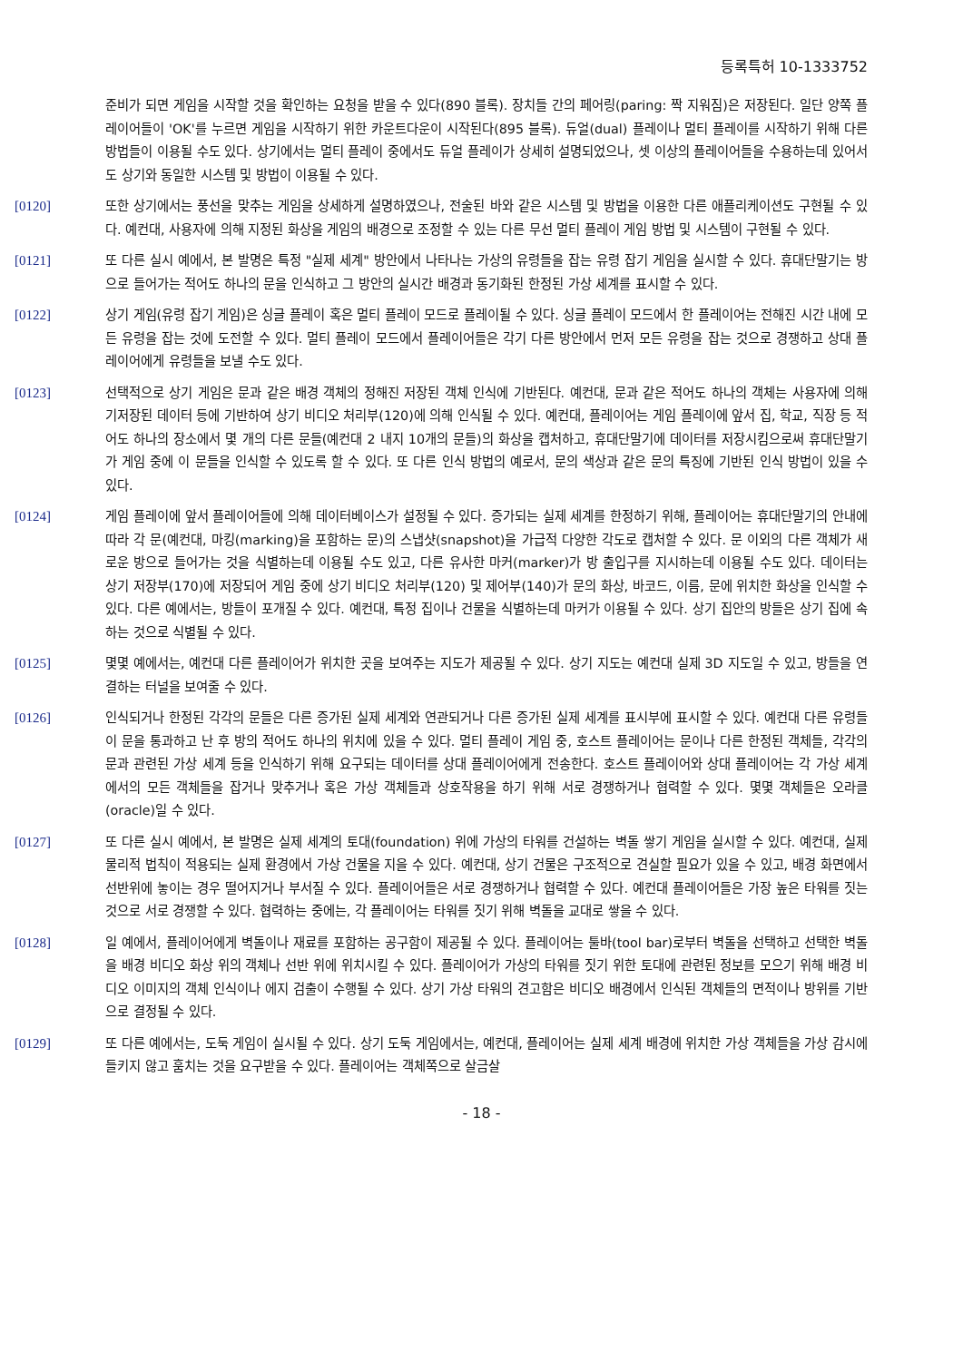등록특허 10-1333752
준비가 되면 게임을 시작할 것을 확인하는 요청을 받을 수 있다(890 블록). 장치들 간의 페어링(paring: 짝 지워짐)은 저장된다. 일단 양쪽 플레이어들이 'OK'를 누르면 게임을 시작하기 위한 카운트다운이 시작된다(895 블록). 듀얼(dual) 플레이나 멀티 플레이를 시작하기 위해 다른 방법들이 이용될 수도 있다. 상기에서는 멀티 플레이 중에서도 듀얼 플레이가 상세히 설명되었으나, 셋 이상의 플레이어들을 수용하는데 있어서도 상기와 동일한 시스템 및 방법이 이용될 수 있다.
[0120] 또한 상기에서는 풍선을 맞추는 게임을 상세하게 설명하였으나, 전술된 바와 같은 시스템 및 방법을 이용한 다른 애플리케이션도 구현될 수 있다. 예컨대, 사용자에 의해 지정된 화상을 게임의 배경으로 조정할 수 있는 다른 무선 멀티 플레이 게임 방법 및 시스템이 구현될 수 있다.
[0121] 또 다른 실시 예에서, 본 발명은 특정 "실제 세계" 방안에서 나타나는 가상의 유령들을 잡는 유령 잡기 게임을 실시할 수 있다. 휴대단말기는 방으로 들어가는 적어도 하나의 문을 인식하고 그 방안의 실시간 배경과 동기화된 한정된 가상 세계를 표시할 수 있다.
[0122] 상기 게임(유령 잡기 게임)은 싱글 플레이 혹은 멀티 플레이 모드로 플레이될 수 있다. 싱글 플레이 모드에서 한 플레이어는 전해진 시간 내에 모든 유령을 잡는 것에 도전할 수 있다. 멀티 플레이 모드에서 플레이어들은 각기 다른 방안에서 먼저 모든 유령을 잡는 것으로 경쟁하고 상대 플레이어에게 유령들을 보낼 수도 있다.
[0123] 선택적으로 상기 게임은 문과 같은 배경 객체의 정해진 저장된 객체 인식에 기반된다. 예컨대, 문과 같은 적어도 하나의 객체는 사용자에 의해 기저장된 데이터 등에 기반하여 상기 비디오 처리부(120)에 의해 인식될 수 있다. 예컨대, 플레이어는 게임 플레이에 앞서 집, 학교, 직장 등 적어도 하나의 장소에서 몇 개의 다른 문들(예컨대 2 내지 10개의 문들)의 화상을 캡처하고, 휴대단말기에 데이터를 저장시킴으로써 휴대단말기가 게임 중에 이 문들을 인식할 수 있도록 할 수 있다. 또 다른 인식 방법의 예로서, 문의 색상과 같은 문의 특징에 기반된 인식 방법이 있을 수 있다.
[0124] 게임 플레이에 앞서 플레이어들에 의해 데이터베이스가 설정될 수 있다. 증가되는 실제 세계를 한정하기 위해, 플레이어는 휴대단말기의 안내에 따라 각 문(예컨대, 마킹(marking)을 포함하는 문)의 스냅샷(snapshot)을 가급적 다양한 각도로 캡처할 수 있다. 문 이외의 다른 객체가 새로운 방으로 들어가는 것을 식별하는데 이용될 수도 있고, 다른 유사한 마커(marker)가 방 출입구를 지시하는데 이용될 수도 있다. 데이터는 상기 저장부(170)에 저장되어 게임 중에 상기 비디오 처리부(120) 및 제어부(140)가 문의 화상, 바코드, 이름, 문에 위치한 화상을 인식할 수 있다. 다른 예에서는, 방들이 포개질 수 있다. 예컨대, 특정 집이나 건물을 식별하는데 마커가 이용될 수 있다. 상기 집안의 방들은 상기 집에 속하는 것으로 식별될 수 있다.
[0125] 몇몇 예에서는, 예컨대 다른 플레이어가 위치한 곳을 보여주는 지도가 제공될 수 있다. 상기 지도는 예컨대 실제 3D 지도일 수 있고, 방들을 연결하는 터널을 보여줄 수 있다.
[0126] 인식되거나 한정된 각각의 문들은 다른 증가된 실제 세계와 연관되거나 다른 증가된 실제 세계를 표시부에 표시할 수 있다. 예컨대 다른 유령들이 문을 통과하고 난 후 방의 적어도 하나의 위치에 있을 수 있다. 멀티 플레이 게임 중, 호스트 플레이어는 문이나 다른 한정된 객체들, 각각의 문과 관련된 가상 세계 등을 인식하기 위해 요구되는 데이터를 상대 플레이어에게 전송한다. 호스트 플레이어와 상대 플레이어는 각 가상 세계에서의 모든 객체들을 잡거나 맞추거나 혹은 가상 객체들과 상호작용을 하기 위해 서로 경쟁하거나 협력할 수 있다. 몇몇 객체들은 오라클(oracle)일 수 있다.
[0127] 또 다른 실시 예에서, 본 발명은 실제 세계의 토대(foundation) 위에 가상의 타워를 건설하는 벽돌 쌓기 게임을 실시할 수 있다. 예컨대, 실제 물리적 법칙이 적용되는 실제 환경에서 가상 건물을 지을 수 있다. 예컨대, 상기 건물은 구조적으로 견실할 필요가 있을 수 있고, 배경 화면에서 선반위에 놓이는 경우 떨어지거나 부서질 수 있다. 플레이어들은 서로 경쟁하거나 협력할 수 있다. 예컨대 플레이어들은 가장 높은 타워를 짓는 것으로 서로 경쟁할 수 있다. 협력하는 중에는, 각 플레이어는 타워를 짓기 위해 벽돌을 교대로 쌓을 수 있다.
[0128] 일 예에서, 플레이어에게 벽돌이나 재료를 포함하는 공구함이 제공될 수 있다. 플레이어는 툴바(tool bar)로부터 벽돌을 선택하고 선택한 벽돌을 배경 비디오 화상 위의 객체나 선반 위에 위치시킬 수 있다. 플레이어가 가상의 타워를 짓기 위한 토대에 관련된 정보를 모으기 위해 배경 비디오 이미지의 객체 인식이나 에지 검출이 수행될 수 있다. 상기 가상 타워의 견고함은 비디오 배경에서 인식된 객체들의 면적이나 방위를 기반으로 결정될 수 있다.
[0129] 또 다른 예에서는, 도둑 게임이 실시될 수 있다. 상기 도둑 게임에서는, 예컨대, 플레이어는 실제 세계 배경에 위치한 가상 객체들을 가상 감시에 들키지 않고 훔치는 것을 요구받을 수 있다. 플레이어는 객체쪽으로 살금살
- 18 -